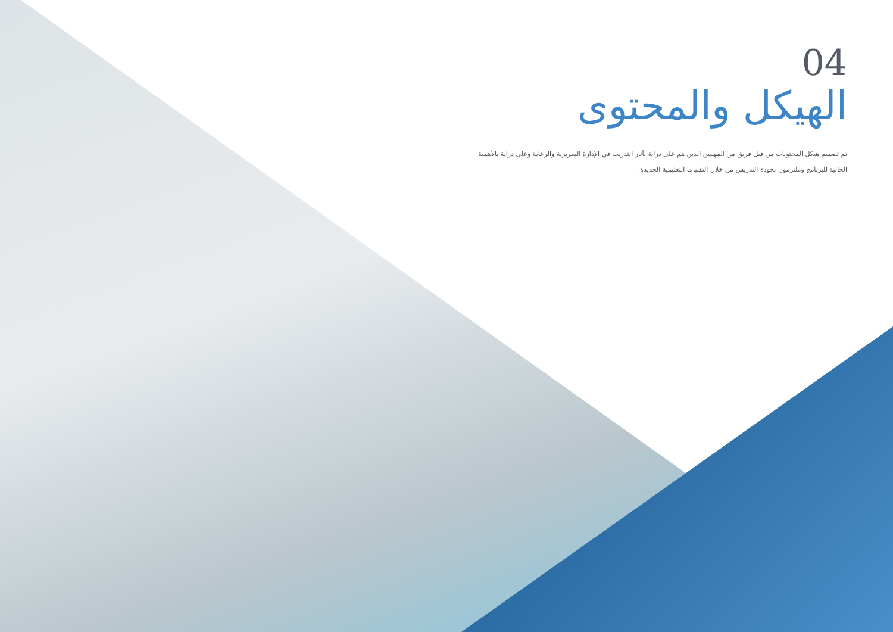04
الهيكل والمحتوى
تم تصميم هيكل المحتويات من قبل فريق من المهنيين الذين هم على دراية بآثار التدريب في الإدارة السريرية والرعاية وعلى دراية بالأهمية الحالية للبرنامج وملتزمون بجودة التدريس من خلال التقنيات التعليمية الجديدة.